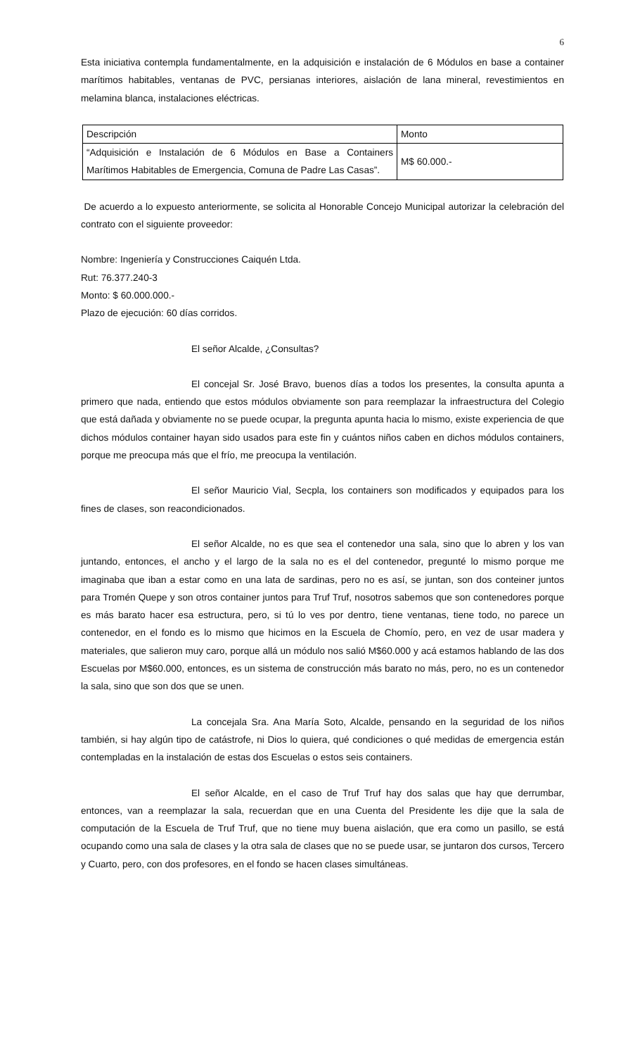6
Esta iniciativa contempla fundamentalmente, en la adquisición e instalación de 6 Módulos en base a container marítimos habitables, ventanas de PVC, persianas interiores, aislación de lana mineral, revestimientos en melamina blanca, instalaciones eléctricas.
| Descripción | Monto |
| “Adquisición e Instalación de 6 Módulos en Base a Containers Marítimos Habitables de Emergencia, Comuna de Padre Las Casas”. | M$ 60.000.- |
De acuerdo a lo expuesto anteriormente, se solicita al Honorable Concejo Municipal autorizar la celebración del contrato con el siguiente proveedor:
Nombre: Ingeniería y Construcciones Caiquén Ltda.
Rut: 76.377.240-3
Monto: $ 60.000.000.-
Plazo de ejecución: 60 días corridos.
El señor Alcalde, ¿Consultas?
El concejal Sr. José Bravo, buenos días a todos los presentes, la consulta apunta a primero que nada, entiendo que estos módulos obviamente son para reemplazar la infraestructura del Colegio que está dañada y obviamente no se puede ocupar, la pregunta apunta hacia lo mismo, existe experiencia de que dichos módulos container hayan sido usados para este fin y cuántos niños caben en dichos módulos containers, porque me preocupa más que el frío, me preocupa la ventilación.
El señor Mauricio Vial, Secpla, los containers son modificados y equipados para los fines de clases, son reacondicionados.
El señor Alcalde, no es que sea el contenedor una sala, sino que lo abren y los van juntando, entonces, el ancho y el largo de la sala no es el del contenedor, pregunté lo mismo porque me imaginaba que iban a estar como en una lata de sardinas, pero no es así, se juntan, son dos conteiner juntos para Tromén Quepe y son otros container juntos para Truf Truf, nosotros sabemos que son contenedores porque es más barato hacer esa estructura, pero, si tú lo ves por dentro, tiene ventanas, tiene todo, no parece un contenedor, en el fondo es lo mismo que hicimos en la Escuela de Chomío, pero, en vez de usar madera y materiales, que salieron muy caro, porque allá un módulo nos salió M$60.000 y acá estamos hablando de las dos Escuelas por M$60.000, entonces, es un sistema de construcción más barato no más, pero, no es un contenedor la sala, sino que son dos que se unen.
La concejala Sra. Ana María Soto, Alcalde, pensando en la seguridad de los niños también, si hay algún tipo de catástrofe, ni Dios lo quiera, qué condiciones o qué medidas de emergencia están contempladas en la instalación de estas dos Escuelas o estos seis containers.
El señor Alcalde, en el caso de Truf Truf hay dos salas que hay que derrumbar, entonces, van a reemplazar la sala, recuerdan que en una Cuenta del Presidente les dije que la sala de computación de la Escuela de Truf Truf, que no tiene muy buena aislación, que era como un pasillo, se está ocupando como una sala de clases y la otra sala de clases que no se puede usar, se juntaron dos cursos, Tercero y Cuarto, pero, con dos profesores, en el fondo se hacen clases simultáneas.